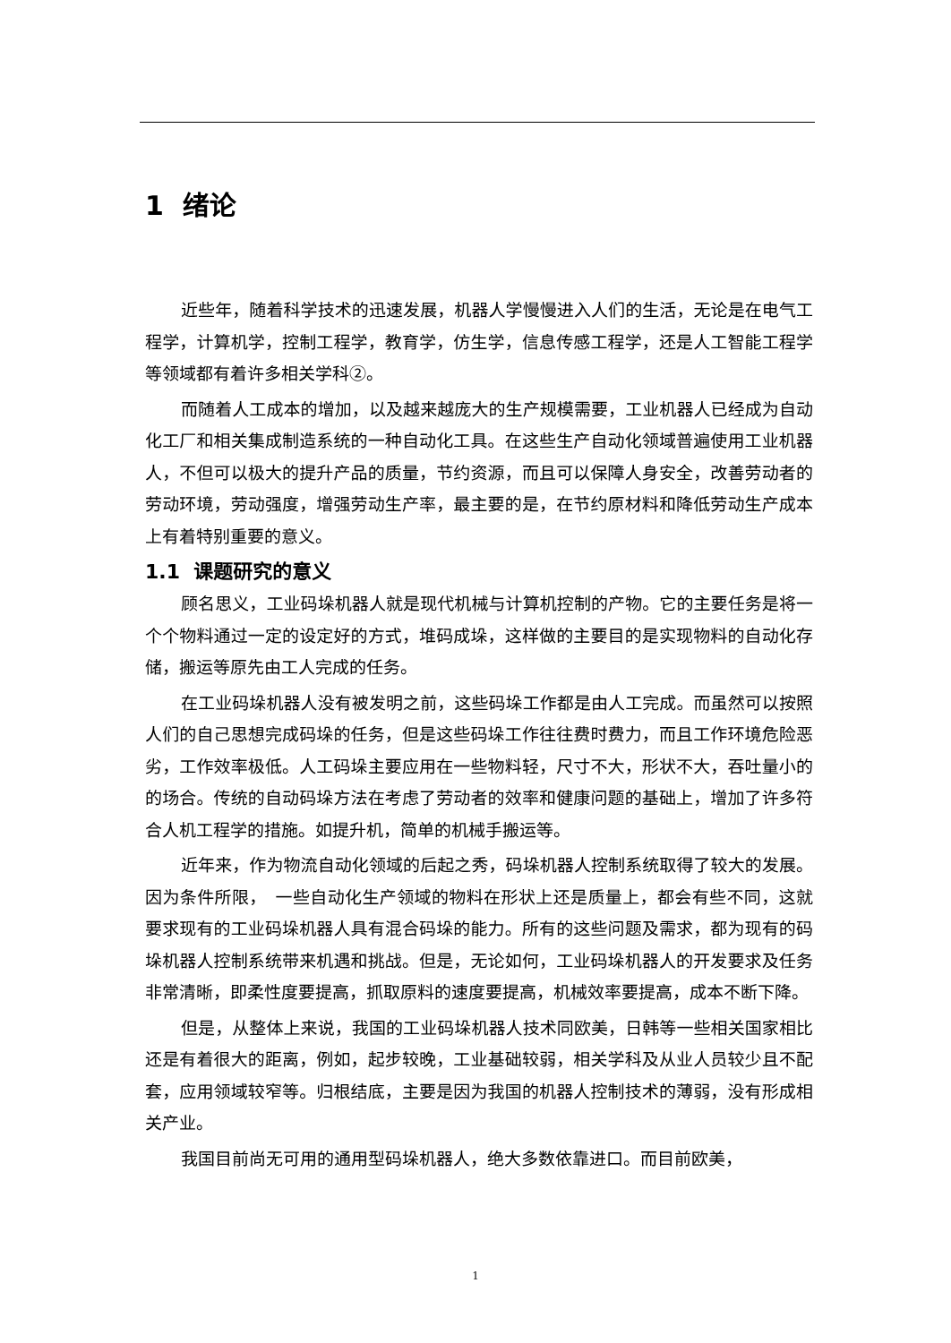1 绪论
近些年，随着科学技术的迅速发展，机器人学慢慢进入人们的生活，无论是在电气工程学，计算机学，控制工程学，教育学，仿生学，信息传感工程学，还是人工智能工程学等领域都有着许多相关学科②。
而随着人工成本的增加，以及越来越庞大的生产规模需要，工业机器人已经成为自动化工厂和相关集成制造系统的一种自动化工具。在这些生产自动化领域普遍使用工业机器人，不但可以极大的提升产品的质量，节约资源，而且可以保障人身安全，改善劳动者的劳动环境，劳动强度，增强劳动生产率，最主要的是，在节约原材料和降低劳动生产成本上有着特别重要的意义。
1.1 课题研究的意义
顾名思义，工业码垛机器人就是现代机械与计算机控制的产物。它的主要任务是将一个个物料通过一定的设定好的方式，堆码成垛，这样做的主要目的是实现物料的自动化存储，搬运等原先由工人完成的任务。
在工业码垛机器人没有被发明之前，这些码垛工作都是由人工完成。而虽然可以按照人们的自己思想完成码垛的任务，但是这些码垛工作往往费时费力，而且工作环境危险恶劣，工作效率极低。人工码垛主要应用在一些物料轻，尺寸不大，形状不大，吞吐量小的的场合。传统的自动码垛方法在考虑了劳动者的效率和健康问题的基础上，增加了许多符合人机工程学的措施。如提升机，简单的机械手搬运等。
近年来，作为物流自动化领域的后起之秀，码垛机器人控制系统取得了较大的发展。因为条件所限，　一些自动化生产领域的物料在形状上还是质量上，都会有些不同，这就要求现有的工业码垛机器人具有混合码垛的能力。所有的这些问题及需求，都为现有的码垛机器人控制系统带来机遇和挑战。但是，无论如何，工业码垛机器人的开发要求及任务非常清晰，即柔性度要提高，抓取原料的速度要提高，机械效率要提高，成本不断下降。
但是，从整体上来说，我国的工业码垛机器人技术同欧美，日韩等一些相关国家相比还是有着很大的距离，例如，起步较晚，工业基础较弱，相关学科及从业人员较少且不配套，应用领域较窄等。归根结底，主要是因为我国的机器人控制技术的薄弱，没有形成相关产业。
我国目前尚无可用的通用型码垛机器人，绝大多数依靠进口。而目前欧美，
1